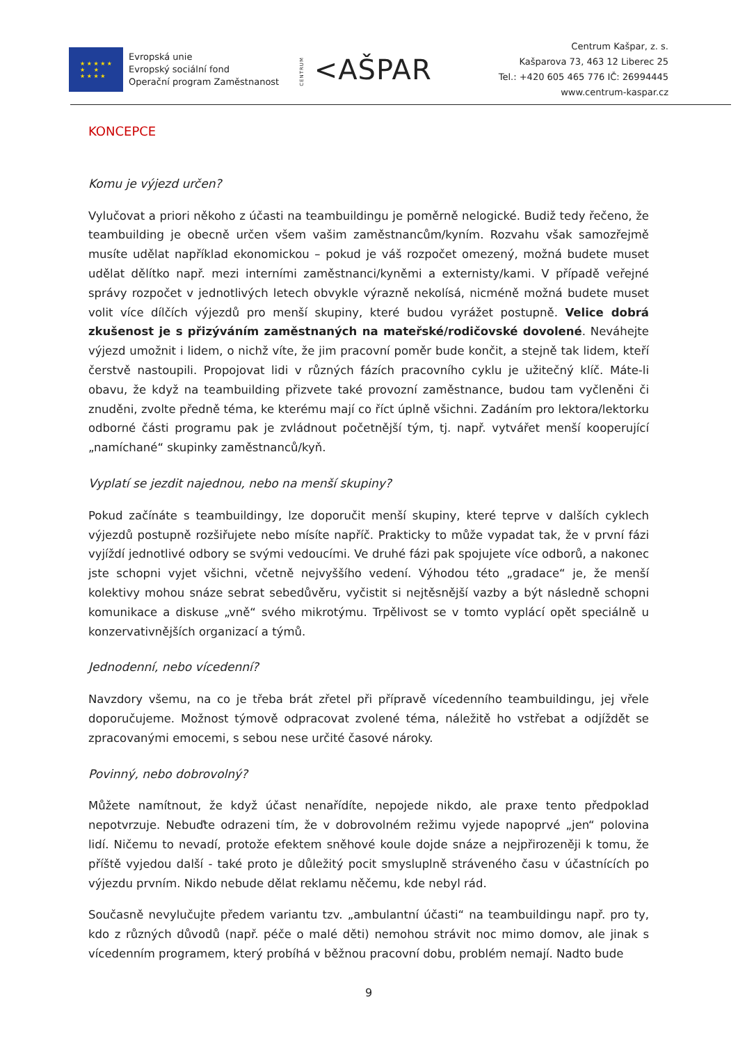★ ★ ★ ★ ★
★ ★
★ ★ ★ ★
Evropská unie
Evropský sociální fond
Operační program Zaměstnanost
CENTRUM <AŠPAR
Centrum Kašpar, z. s.
Kašparova 73, 463 12 Liberec 25
Tel.: +420 605 465 776 IČ: 26994445
www.centrum-kaspar.cz
KONCEPCE
Komu je výjezd určen?
Vylučovat a priori někoho z účasti na teambuildingu je poměrně nelogické. Budiž tedy řečeno, že teambuilding je obecně určen všem vašim zaměstnancům/kyním. Rozvahu však samozřejmě musíte udělat například ekonomickou – pokud je váš rozpočet omezený, možná budete muset udělat dělítko např. mezi interními zaměstnanci/kyněmi a externisty/kami. V případě veřejné správy rozpočet v jednotlivých letech obvykle výrazně nekolísá, nicméně možná budete muset volit více dílčích výjezdů pro menší skupiny, které budou vyrážet postupně. Velice dobrá zkušenost je s přizýváním zaměstnaných na mateřské/rodičovské dovolené. Neváhejte výjezd umožnit i lidem, o nichž víte, že jim pracovní poměr bude končit, a stejně tak lidem, kteří čerstvě nastoupili. Propojovat lidi v různých fázích pracovního cyklu je užitečný klíč. Máte-li obavu, že když na teambuilding přizvete také provozní zaměstnance, budou tam vyčleněni či znuděni, zvolte předně téma, ke kterému mají co říct úplně všichni. Zadáním pro lektora/lektorku odborné části programu pak je zvládnout početnější tým, tj. např. vytvářet menší kooperující „namíchané“ skupinky zaměstnanců/kyň.
Vyplatí se jezdit najednou, nebo na menší skupiny?
Pokud začínáte s teambuildingy, lze doporučit menší skupiny, které teprve v dalších cyklech výjezdů postupně rozšiřujete nebo mísíte napříč. Prakticky to může vypadat tak, že v první fázi vyjíždí jednotlivé odbory se svými vedoucími. Ve druhé fázi pak spojujete více odborů, a nakonec jste schopni vyjet všichni, včetně nejvyššího vedení. Výhodou této „gradace“ je, že menší kolektivy mohou snáze sebrat sebedůvěru, vyčistit si nejtěsnější vazby a být následně schopni komunikace a diskuse „vně“ svého mikrotýmu. Trpělivost se v tomto vyplácí opět speciálně u konzervativnějších organizací a týmů.
Jednodenní, nebo vícedenní?
Navzdory všemu, na co je třeba brát zřetel při přípravě vícedenního teambuildingu, jej vřele doporučujeme. Možnost týmově odpracovat zvolené téma, náležitě ho vstřebat a odjíždět se zpracovanými emocemi, s sebou nese určité časové nároky.
Povinný, nebo dobrovolný?
Můžete namítnout, že když účast nenařídíte, nepojede nikdo, ale praxe tento předpoklad nepotvrzuje. Nebuďte odrazeni tím, že v dobrovolném režimu vyjede napoprvé „jen“ polovina lidí. Ničemu to nevadí, protože efektem sněhové koule dojde snáze a nejpřirozeněji k tomu, že příště vyjedou další - také proto je důležitý pocit smysluplně stráveného času v účastnících po výjezdu prvním. Nikdo nebude dělat reklamu něčemu, kde nebyl rád.
Současně nevylučujte předem variantu tzv. „ambulantní účasti“ na teambuildingu např. pro ty, kdo z různých důvodů (např. péče o malé děti) nemohou strávit noc mimo domov, ale jinak s vícedenním programem, který probíhá v běžnou pracovní dobu, problém nemají. Nadto bude
9